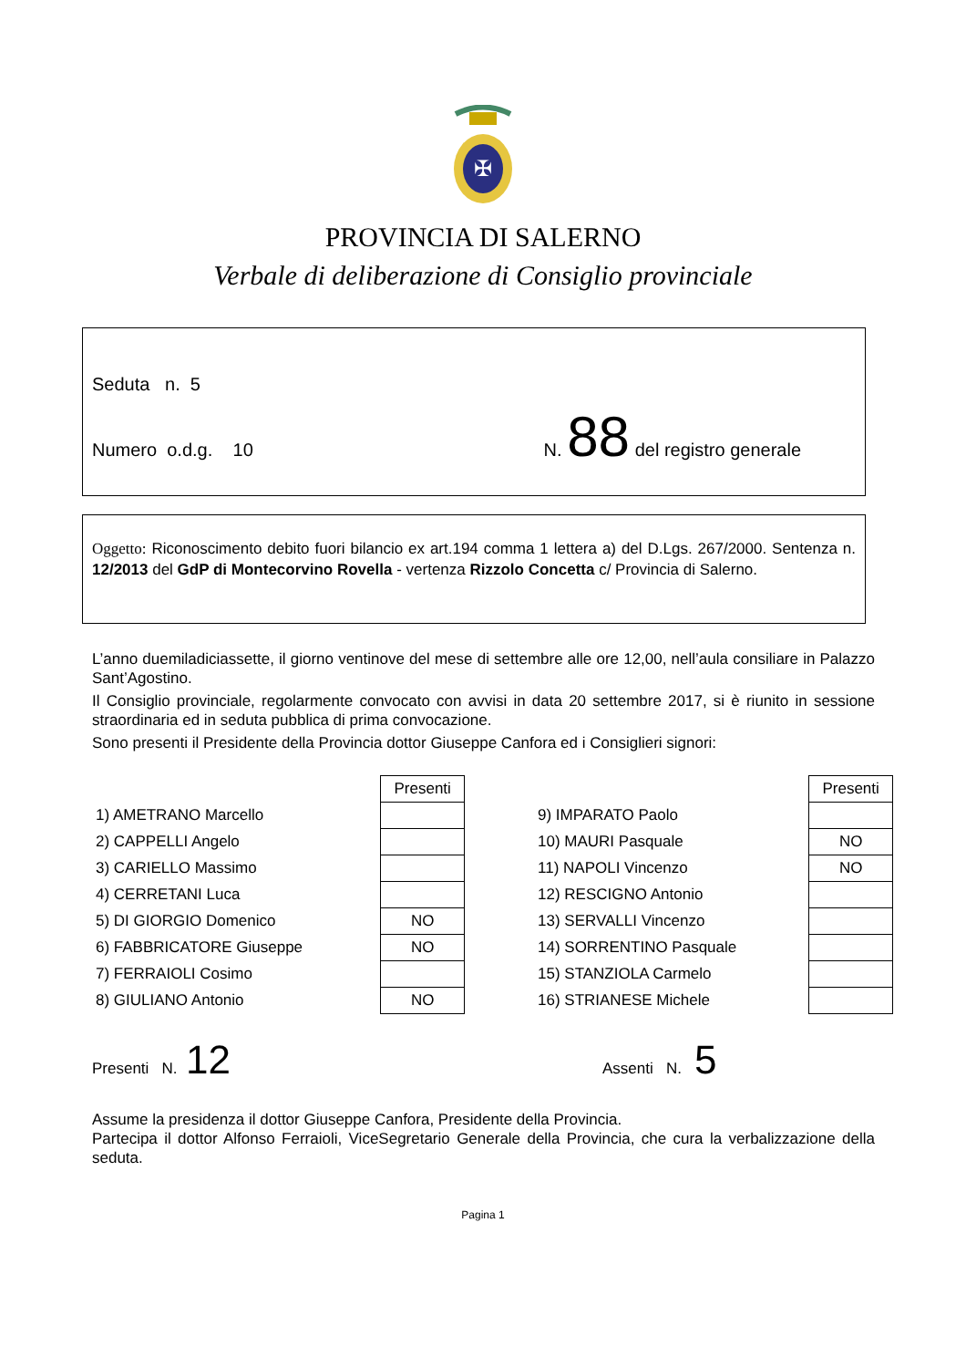✠
PROVINCIA DI SALERNO
Verbale di deliberazione di Consiglio provinciale
Seduta n. 5
Numero o.d.g. 10 N. 88 del registro generale
Oggetto: Riconoscimento debito fuori bilancio ex art.194 comma 1 lettera a) del D.Lgs. 267/2000. Sentenza n. 12/2013 del GdP di Montecorvino Rovella - vertenza Rizzolo Concetta c/ Provincia di Salerno.
L’anno duemiladiciassette, il giorno ventinove del mese di settembre alle ore 12,00, nell’aula consiliare in Palazzo Sant’Agostino.
Il Consiglio provinciale, regolarmente convocato con avvisi in data 20 settembre 2017, si è riunito in sessione straordinaria ed in seduta pubblica di prima convocazione.
Sono presenti il Presidente della Provincia dottor Giuseppe Canfora ed i Consiglieri signori:
| | Presenti |
| 1) AMETRANO Marcello | |
| 2) CAPPELLI Angelo | |
| 3) CARIELLO Massimo | |
| 4) CERRETANI Luca | |
| 5) DI GIORGIO Domenico | NO |
| 6) FABBRICATORE Giuseppe | NO |
| 7) FERRAIOLI Cosimo | |
| 8) GIULIANO Antonio | NO |
| | Presenti |
| 9) IMPARATO Paolo | |
| 10) MAURI Pasquale | NO |
| 11) NAPOLI Vincenzo | NO |
| 12) RESCIGNO Antonio | |
| 13) SERVALLI Vincenzo | |
| 14) SORRENTINO Pasquale | |
| 15) STANZIOLA Carmelo | |
| 16) STRIANESE Michele | |
Presenti N. 12 Assenti N. 5
Assume la presidenza il dottor Giuseppe Canfora, Presidente della Provincia.
Partecipa il dottor Alfonso Ferraioli, ViceSegretario Generale della Provincia, che cura la verbalizzazione della seduta.
Pagina 1